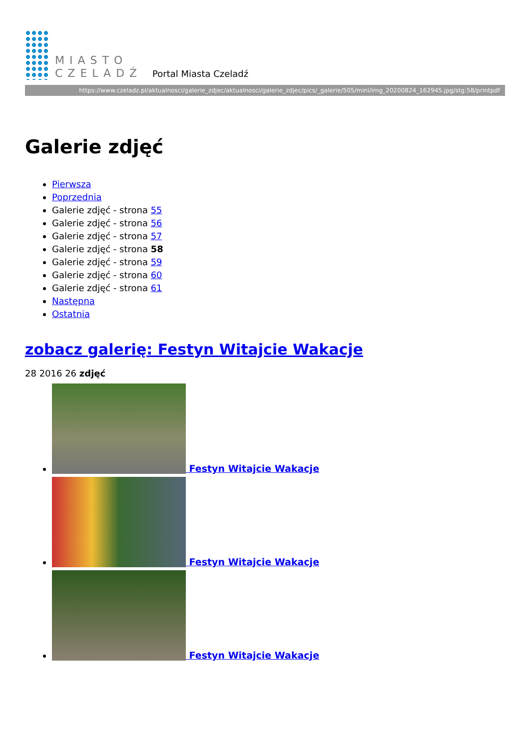MIASTO
CZELADŹ
Portal Miasta Czeladź
https://www.czeladz.pl/aktualnosci/galerie_zdjec/aktualnosci/galerie_zdjec/pics/_galerie/505/mini/img_20200824_162945.jpg/stg:58/printpdf
Galerie zdjęć
Pierwsza
Poprzednia
Galerie zdjęć - strona 55
Galerie zdjęć - strona 56
Galerie zdjęć - strona 57
Galerie zdjęć - strona 58
Galerie zdjęć - strona 59
Galerie zdjęć - strona 60
Galerie zdjęć - strona 61
Następna
Ostatnia
zobacz galerię: Festyn Witajcie Wakacje
28 2016 26 zdjęć
Festyn Witajcie Wakacje
Festyn Witajcie Wakacje
Festyn Witajcie Wakacje